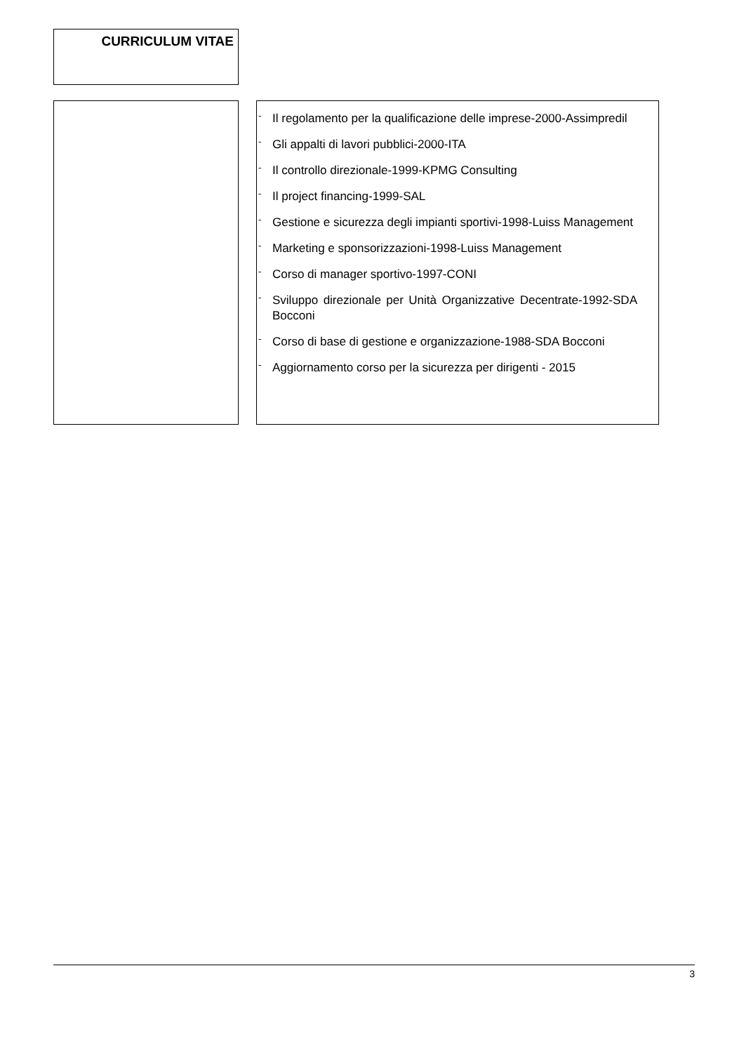CURRICULUM VITAE
- Il regolamento per la qualificazione delle imprese-2000-Assimpredil
- Gli appalti di lavori pubblici-2000-ITA
- Il controllo direzionale-1999-KPMG Consulting
- Il project financing-1999-SAL
- Gestione e sicurezza degli impianti sportivi-1998-Luiss Management
- Marketing e sponsorizzazioni-1998-Luiss Management
- Corso di manager sportivo-1997-CONI
- Sviluppo direzionale per Unità Organizzative Decentrate-1992-SDA Bocconi
- Corso di base di gestione e organizzazione-1988-SDA Bocconi
- Aggiornamento corso per la sicurezza per dirigenti - 2015
3